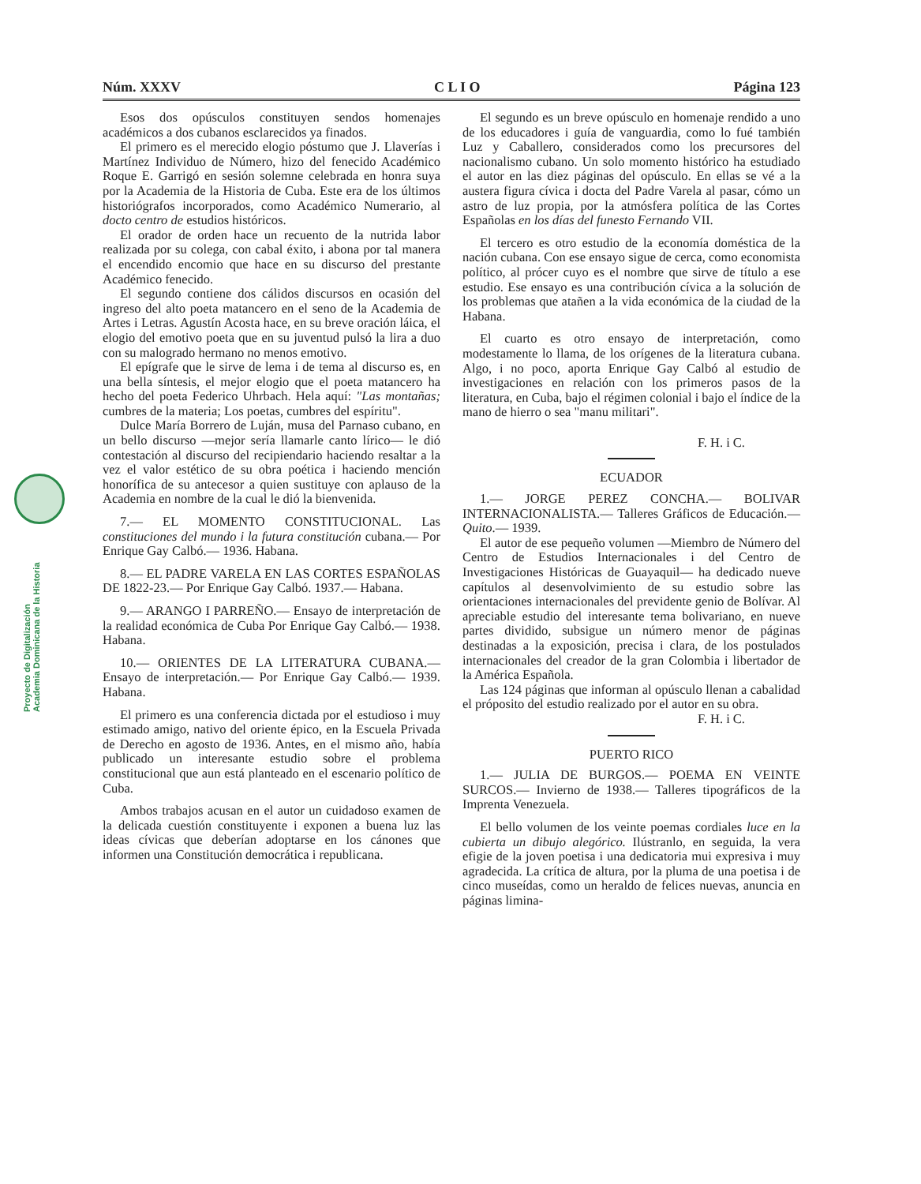Núm. XXXV C L I O Página 123
Proyecto de Digitalización
Academia Dominicana de la Historia
Esos dos opúsculos constituyen sendos homenajes académicos a dos cubanos esclarecidos ya finados.
El primero es el merecido elogio póstumo que J. Llaverías i Martínez Individuo de Número, hizo del fenecido Académico Roque E. Garrigó en sesión solemne celebrada en honra suya por la Academia de la Historia de Cuba. Este era de los últimos historiógrafos incorporados, como Académico Numerario, al docto centro de estudios históricos.
El orador de orden hace un recuento de la nutrida labor realizada por su colega, con cabal éxito, i abona por tal manera el encendido encomio que hace en su discurso del prestante Académico fenecido.
El segundo contiene dos cálidos discursos en ocasión del ingreso del alto poeta matancero en el seno de la Academia de Artes i Letras. Agustín Acosta hace, en su breve oración láica, el elogio del emotivo poeta que en su juventud pulsó la lira a duo con su malogrado hermano no menos emotivo.
El epígrafe que le sirve de lema i de tema al discurso es, en una bella síntesis, el mejor elogio que el poeta matancero ha hecho del poeta Federico Uhrbach. Hela aquí: "Las montañas; cumbres de la materia; Los poetas, cumbres del espíritu".
Dulce María Borrero de Luján, musa del Parnaso cubano, en un bello discurso —mejor sería llamarle canto lírico— le dió contestación al discurso del recipiendario haciendo resaltar a la vez el valor estético de su obra poética i haciendo mención honorífica de su antecesor a quien sustituye con aplauso de la Academia en nombre de la cual le dió la bienvenida.
7.— EL MOMENTO CONSTITUCIONAL. Las constituciones del mundo i la futura constitución cubana.— Por Enrique Gay Calbó.— 1936. Habana.
8.— EL PADRE VARELA EN LAS CORTES ESPAÑOLAS DE 1822-23.— Por Enrique Gay Calbó. 1937.— Habana.
9.— ARANGO I PARREÑO.— Ensayo de interpretación de la realidad económica de Cuba Por Enrique Gay Calbó.— 1938. Habana.
10.— ORIENTES DE LA LITERATURA CUBANA.— Ensayo de interpretación.— Por Enrique Gay Calbó.— 1939. Habana.
El primero es una conferencia dictada por el estudioso i muy estimado amigo, nativo del oriente épico, en la Escuela Privada de Derecho en agosto de 1936. Antes, en el mismo año, había publicado un interesante estudio sobre el problema constitucional que aun está planteado en el escenario político de Cuba.
Ambos trabajos acusan en el autor un cuidadoso examen de la delicada cuestión constituyente i exponen a buena luz las ideas cívicas que deberían adoptarse en los cánones que informen una Constitución democrática i republicana.
El segundo es un breve opúsculo en homenaje rendido a uno de los educadores i guía de vanguardia, como lo fué también Luz y Caballero, considerados como los precursores del nacionalismo cubano. Un solo momento histórico ha estudiado el autor en las diez páginas del opúsculo. En ellas se vé a la austera figura cívica i docta del Padre Varela al pasar, cómo un astro de luz propia, por la atmósfera política de las Cortes Españolas en los días del funesto Fernando VII.
El tercero es otro estudio de la economía doméstica de la nación cubana. Con ese ensayo sigue de cerca, como economista político, al prócer cuyo es el nombre que sirve de título a ese estudio. Ese ensayo es una contribución cívica a la solución de los problemas que atañen a la vida económica de la ciudad de la Habana.
El cuarto es otro ensayo de interpretación, como modestamente lo llama, de los orígenes de la literatura cubana. Algo, i no poco, aporta Enrique Gay Calbó al estudio de investigaciones en relación con los primeros pasos de la literatura, en Cuba, bajo el régimen colonial i bajo el índice de la mano de hierro o sea "manu militari".
F. H. i C.
ECUADOR
1.— JORGE PEREZ CONCHA.— BOLIVAR INTERNACIONALISTA.— Talleres Gráficos de Educación.— Quito.— 1939.
El autor de ese pequeño volumen —Miembro de Número del Centro de Estudios Internacionales i del Centro de Investigaciones Históricas de Guayaquil— ha dedicado nueve capítulos al desenvolvimiento de su estudio sobre las orientaciones internacionales del previdente genio de Bolívar. Al apreciable estudio del interesante tema bolivariano, en nueve partes dividido, subsigue un número menor de páginas destinadas a la exposición, precisa i clara, de los postulados internacionales del creador de la gran Colombia i libertador de la América Española.
Las 124 páginas que informan al opúsculo llenan a cabalidad el próposito del estudio realizado por el autor en su obra.
F. H. i C.
PUERTO RICO
1.— JULIA DE BURGOS.— POEMA EN VEINTE SURCOS.— Invierno de 1938.— Talleres tipográficos de la Imprenta Venezuela.
El bello volumen de los veinte poemas cordiales luce en la cubierta un dibujo alegórico. Ilústranlo, en seguida, la vera efigie de la joven poetisa i una dedicatoria mui expresiva i muy agradecida. La crítica de altura, por la pluma de una poetisa i de cinco museídas, como un heraldo de felices nuevas, anuncia en páginas limina-